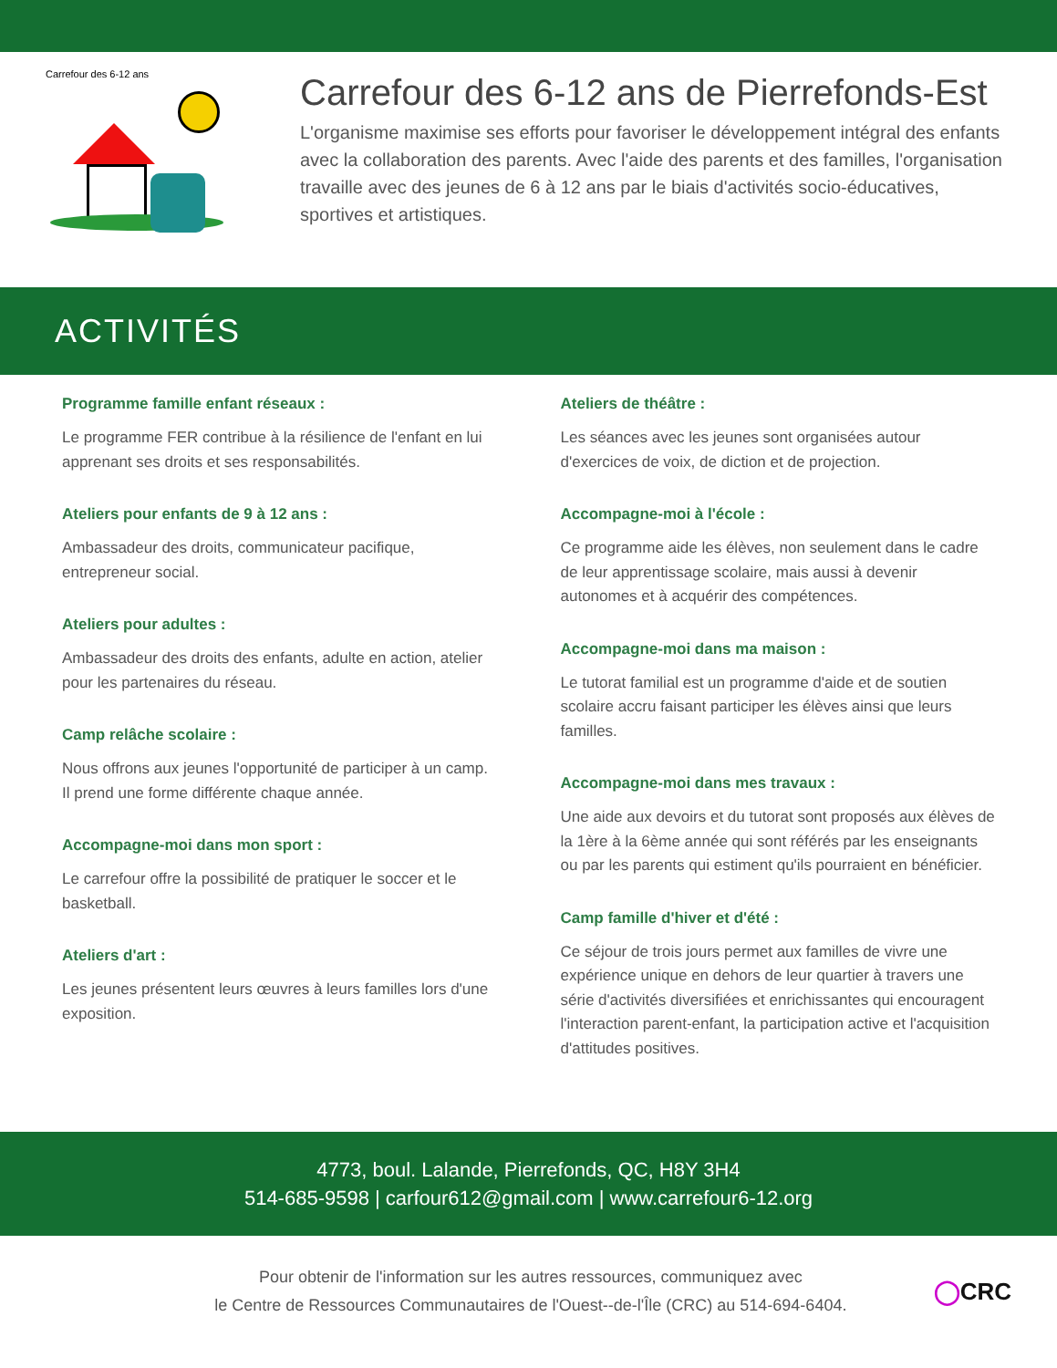Carrefour des 6-12 ans
Carrefour des 6-12 ans de Pierrefonds-Est
L'organisme maximise ses efforts pour favoriser le développement intégral des enfants avec la collaboration des parents. Avec l'aide des parents et des familles, l'organisation travaille avec des jeunes de 6 à 12 ans par le biais d'activités socio-éducatives, sportives et artistiques.
ACTIVITÉS
Programme famille enfant réseaux :
Le programme FER contribue à la résilience de l'enfant en lui apprenant ses droits et ses responsabilités.
Ateliers pour enfants de 9 à 12 ans :
Ambassadeur des droits, communicateur pacifique, entrepreneur social.
Ateliers pour adultes :
Ambassadeur des droits des enfants, adulte en action, atelier pour les partenaires du réseau.
Camp relâche scolaire :
Nous offrons aux jeunes l'opportunité de participer à un camp. Il prend une forme différente chaque année.
Accompagne-moi dans mon sport :
Le carrefour offre la possibilité de pratiquer le soccer et le basketball.
Ateliers d'art :
Les jeunes présentent leurs œuvres à leurs familles lors d'une exposition.
Ateliers de théâtre :
Les séances avec les jeunes sont organisées autour d'exercices de voix, de diction et de projection.
Accompagne-moi à l'école :
Ce programme aide les élèves, non seulement dans le cadre de leur apprentissage scolaire, mais aussi à devenir autonomes et à acquérir des compétences.
Accompagne-moi dans ma maison :
Le tutorat familial est un programme d'aide et de soutien scolaire accru faisant participer les élèves ainsi que leurs familles.
Accompagne-moi dans mes travaux :
Une aide aux devoirs et du tutorat sont proposés aux élèves de la 1ère à la 6ème année qui sont référés par les enseignants ou par les parents qui estiment qu'ils pourraient en bénéficier.
Camp famille d'hiver et d'été :
Ce séjour de trois jours permet aux familles de vivre une expérience unique en dehors de leur quartier à travers une série d'activités diversifiées et enrichissantes qui encouragent l'interaction parent-enfant, la participation active et l'acquisition d'attitudes positives.
4773, boul. Lalande, Pierrefonds, QC, H8Y 3H4
514-685-9598 | carfour612@gmail.com | www.carrefour6-12.org
Pour obtenir de l'information sur les autres ressources, communiquez avec
le Centre de Ressources Communautaires de l'Ouest--de-l'Île (CRC) au 514-694-6404.
◯CRC